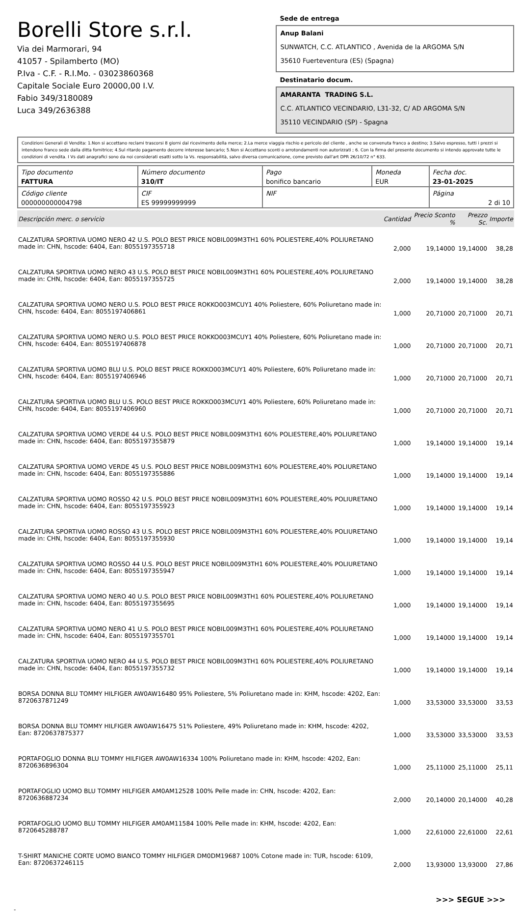Borelli Store s.r.l.
Via dei Marmorari, 94
41057 - Spilamberto (MO)
P.Iva - C.F. - R.I.Mo. - 03023860368
Capitale Sociale Euro 20000,00 I.V.
Fabio 349/3180089
Luca 349/2636388
Sede de entrega
Anup Balani
SUNWATCH, C.C. ATLANTICO , Avenida de la ARGOMA S/N
35610 Fuerteventura (ES) (Spagna)
Destinatario docum.
AMARANTA TRADING S.L.
C.C. ATLANTICO VECINDARIO, L31-32, C/ AD ARGOMA S/N
35110 VECINDARIO (SP) - Spagna
Condizioni Generali di Vendita: 1.Non si accettano reclami trascorsi 8 giorni dal ricevimento della merce; 2.La merce viaggia rischio e pericolo del cliente , anche se convenuta franco a destino; 3.Salvo espresso, tutti i prezzi si intendono franco sede dalla ditta fornitrice; 4.Sul ritardo pagamento decorre interesse bancario; 5.Non si Accettano sconti o arrotondamenti non autorizzati ; 6. Con la firma del presente documento si intendo approvate tutte le condizioni di vendita. I Vs dati anagrafici sono da noi considerati esatti sotto la Vs. responsabilità, salvo diversa comunicazione, come previsto dall'art DPR 26/10/72 n° 633.
| Tipo documento FATTURA | Número documento 310/IT | Pago bonifico bancario | Moneda EUR | Fecha doc. 23-01-2025 |
| Código cliente 000000000004798 | CIF ES 99999999999 | NIF | | Página 2 di 10 |
| Descripción merc. o servicio | Cantidad | Precio Sconto % | Prezzo Sc. | Importe |
| --- | --- | --- | --- | --- |
| CALZATURA SPORTIVA UOMO NERO 42 U.S. POLO BEST PRICE NOBIL009M3TH1 60% POLIESTERE,40% POLIURETANO made in: CHN, hscode: 6404, Ean: 8055197355718 | 2,000 | 19,14000 | 19,14000 | 38,28 |
| CALZATURA SPORTIVA UOMO NERO 43 U.S. POLO BEST PRICE NOBIL009M3TH1 60% POLIESTERE,40% POLIURETANO made in: CHN, hscode: 6404, Ean: 8055197355725 | 2,000 | 19,14000 | 19,14000 | 38,28 |
| CALZATURA SPORTIVA UOMO NERO U.S. POLO BEST PRICE ROKKO003MCUY1 40% Poliestere, 60% Poliuretano made in: CHN, hscode: 6404, Ean: 8055197406861 | 1,000 | 20,71000 | 20,71000 | 20,71 |
| CALZATURA SPORTIVA UOMO NERO U.S. POLO BEST PRICE ROKKO003MCUY1 40% Poliestere, 60% Poliuretano made in: CHN, hscode: 6404, Ean: 8055197406878 | 1,000 | 20,71000 | 20,71000 | 20,71 |
| CALZATURA SPORTIVA UOMO BLU U.S. POLO BEST PRICE ROKKO003MCUY1 40% Poliestere, 60% Poliuretano made in: CHN, hscode: 6404, Ean: 8055197406946 | 1,000 | 20,71000 | 20,71000 | 20,71 |
| CALZATURA SPORTIVA UOMO BLU U.S. POLO BEST PRICE ROKKO003MCUY1 40% Poliestere, 60% Poliuretano made in: CHN, hscode: 6404, Ean: 8055197406960 | 1,000 | 20,71000 | 20,71000 | 20,71 |
| CALZATURA SPORTIVA UOMO VERDE 44 U.S. POLO BEST PRICE NOBIL009M3TH1 60% POLIESTERE,40% POLIURETANO made in: CHN, hscode: 6404, Ean: 8055197355879 | 1,000 | 19,14000 | 19,14000 | 19,14 |
| CALZATURA SPORTIVA UOMO VERDE 45 U.S. POLO BEST PRICE NOBIL009M3TH1 60% POLIESTERE,40% POLIURETANO made in: CHN, hscode: 6404, Ean: 8055197355886 | 1,000 | 19,14000 | 19,14000 | 19,14 |
| CALZATURA SPORTIVA UOMO ROSSO 42 U.S. POLO BEST PRICE NOBIL009M3TH1 60% POLIESTERE,40% POLIURETANO made in: CHN, hscode: 6404, Ean: 8055197355923 | 1,000 | 19,14000 | 19,14000 | 19,14 |
| CALZATURA SPORTIVA UOMO ROSSO 43 U.S. POLO BEST PRICE NOBIL009M3TH1 60% POLIESTERE,40% POLIURETANO made in: CHN, hscode: 6404, Ean: 8055197355930 | 1,000 | 19,14000 | 19,14000 | 19,14 |
| CALZATURA SPORTIVA UOMO ROSSO 44 U.S. POLO BEST PRICE NOBIL009M3TH1 60% POLIESTERE,40% POLIURETANO made in: CHN, hscode: 6404, Ean: 8055197355947 | 1,000 | 19,14000 | 19,14000 | 19,14 |
| CALZATURA SPORTIVA UOMO NERO 40 U.S. POLO BEST PRICE NOBIL009M3TH1 60% POLIESTERE,40% POLIURETANO made in: CHN, hscode: 6404, Ean: 8055197355695 | 1,000 | 19,14000 | 19,14000 | 19,14 |
| CALZATURA SPORTIVA UOMO NERO 41 U.S. POLO BEST PRICE NOBIL009M3TH1 60% POLIESTERE,40% POLIURETANO made in: CHN, hscode: 6404, Ean: 8055197355701 | 1,000 | 19,14000 | 19,14000 | 19,14 |
| CALZATURA SPORTIVA UOMO NERO 44 U.S. POLO BEST PRICE NOBIL009M3TH1 60% POLIESTERE,40% POLIURETANO made in: CHN, hscode: 6404, Ean: 8055197355732 | 1,000 | 19,14000 | 19,14000 | 19,14 |
| BORSA DONNA BLU TOMMY HILFIGER AW0AW16480 95% Poliestere, 5% Poliuretano made in: KHM, hscode: 4202, Ean: 8720637871249 | 1,000 | 33,53000 | 33,53000 | 33,53 |
| BORSA DONNA BLU TOMMY HILFIGER AW0AW16475 51% Poliestere, 49% Poliuretano made in: KHM, hscode: 4202, Ean: 8720637875377 | 1,000 | 33,53000 | 33,53000 | 33,53 |
| PORTAFOGLIO DONNA BLU TOMMY HILFIGER AW0AW16334 100% Poliuretano made in: KHM, hscode: 4202, Ean: 8720636896304 | 1,000 | 25,11000 | 25,11000 | 25,11 |
| PORTAFOGLIO UOMO BLU TOMMY HILFIGER AM0AM12528 100% Pelle made in: CHN, hscode: 4202, Ean: 8720636887234 | 2,000 | 20,14000 | 20,14000 | 40,28 |
| PORTAFOGLIO UOMO BLU TOMMY HILFIGER AM0AM11584 100% Pelle made in: KHM, hscode: 4202, Ean: 8720645288787 | 1,000 | 22,61000 | 22,61000 | 22,61 |
| T-SHIRT MANICHE CORTE UOMO BIANCO TOMMY HILFIGER DM0DM19687 100% Cotone made in: TUR, hscode: 6109, Ean: 8720637246115 | 2,000 | 13,93000 | 13,93000 | 27,86 |
>>> SEGUE >>>
-